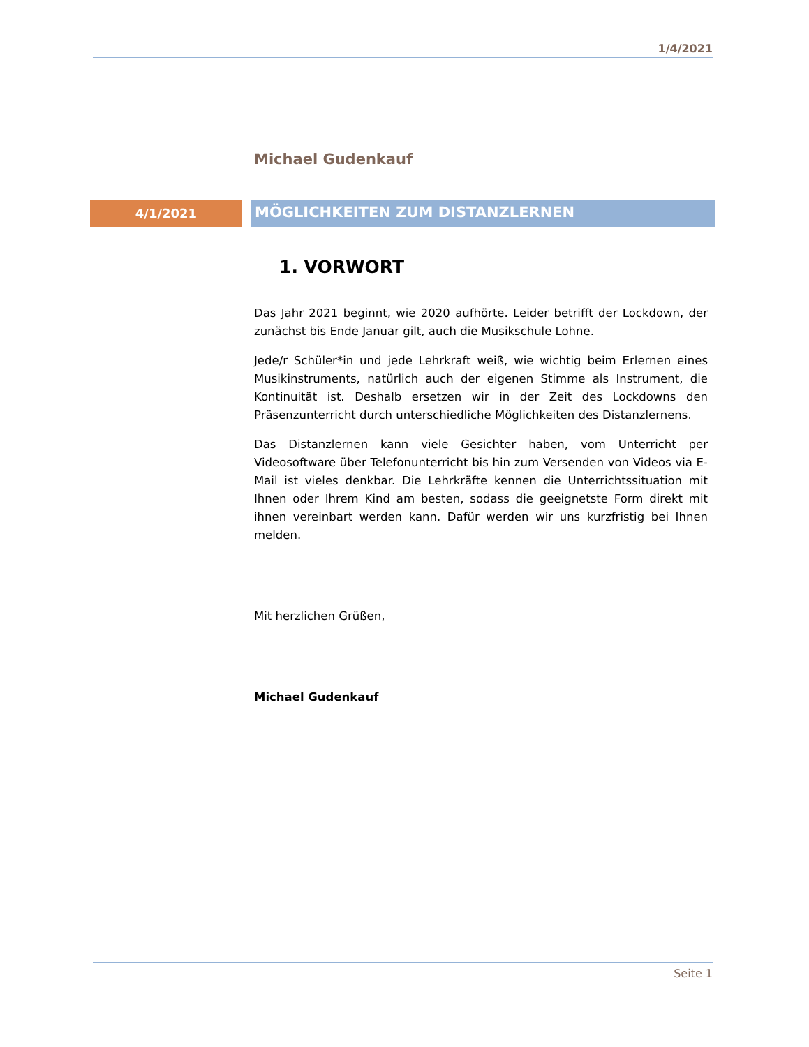1/4/2021
Michael Gudenkauf
4/1/2021
MÖGLICHKEITEN ZUM DISTANZLERNEN
1. VORWORT
Das Jahr 2021 beginnt, wie 2020 aufhörte. Leider betrifft der Lockdown, der zunächst bis Ende Januar gilt, auch die Musikschule Lohne.
Jede/r Schüler*in und jede Lehrkraft weiß, wie wichtig beim Erlernen eines Musikinstruments, natürlich auch der eigenen Stimme als Instrument, die Kontinuität ist. Deshalb ersetzen wir in der Zeit des Lockdowns den Präsenzunterricht durch unterschiedliche Möglichkeiten des Distanzlernens.
Das Distanzlernen kann viele Gesichter haben, vom Unterricht per Videosoftware über Telefonunterricht bis hin zum Versenden von Videos via E-Mail ist vieles denkbar. Die Lehrkräfte kennen die Unterrichtssituation mit Ihnen oder Ihrem Kind am besten, sodass die geeignetste Form direkt mit ihnen vereinbart werden kann. Dafür werden wir uns kurzfristig bei Ihnen melden.
Mit herzlichen Grüßen,
Michael Gudenkauf
Seite 1